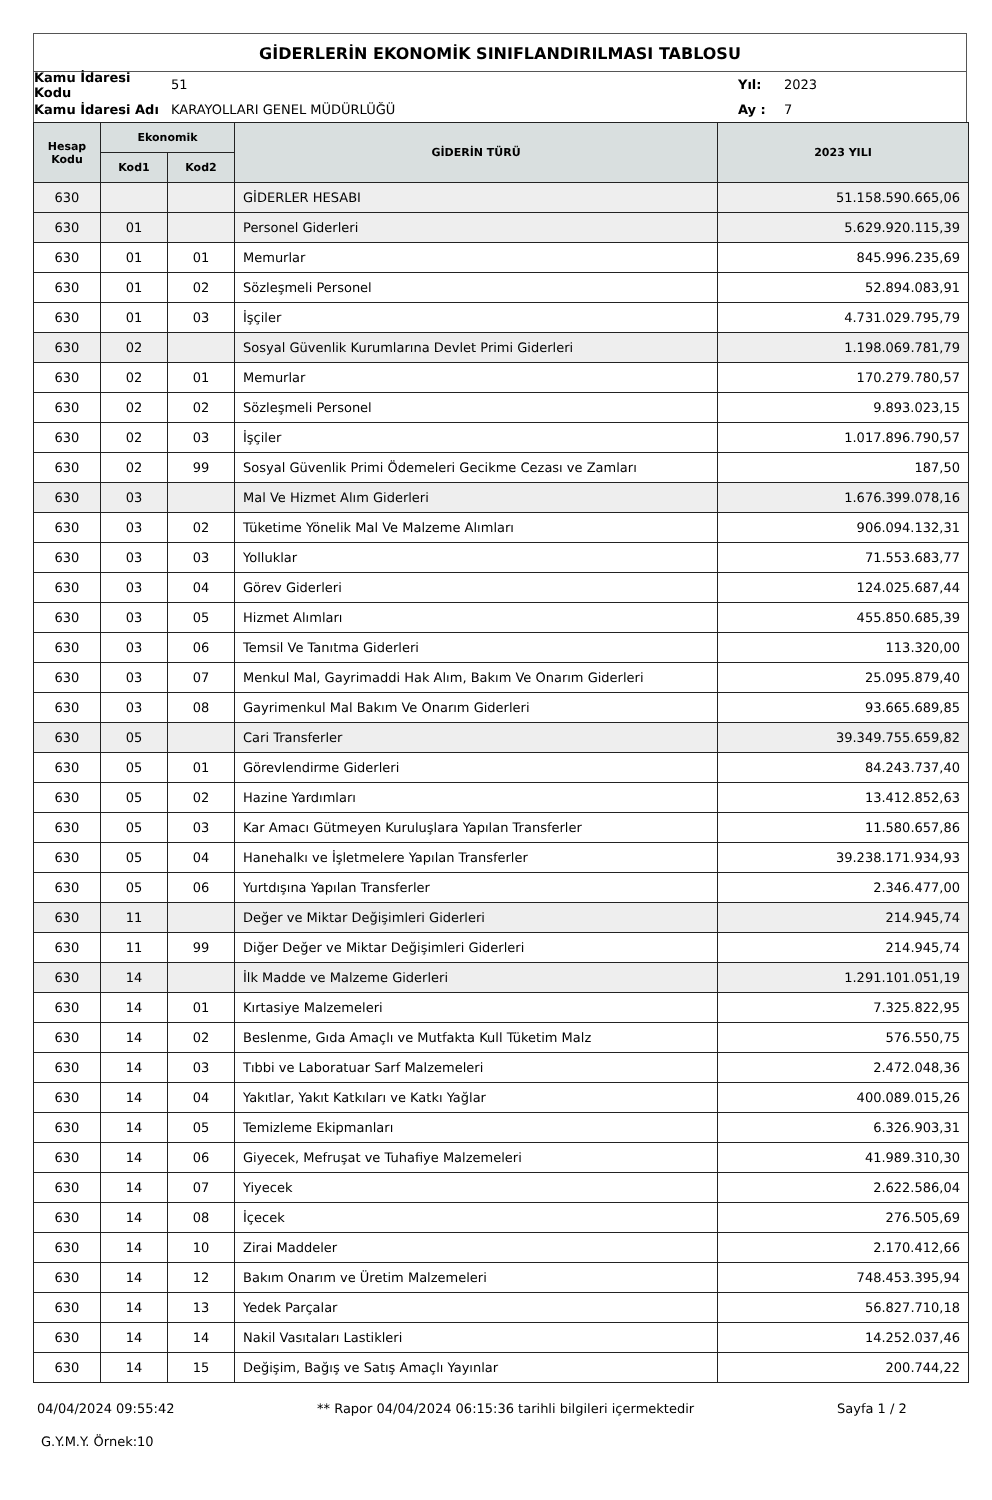GİDERLERİN EKONOMİK SINIFLANDIRILMASI TABLOSU
Kamu İdaresi Kodu 51 Yıl: 2023
Kamu İdaresi Adı KARAYOLLARI GENEL MÜDÜRLÜĞÜ Ay : 7
| Hesap Kodu | Ekonomik | | GİDERİN TÜRÜ | 2023 YILI |
| --- | --- | --- | --- | --- |
| | Kod1 | Kod2 | | |
| 630 | | | GİDERLER HESABI | 51.158.590.665,06 |
| 630 | 01 | | Personel Giderleri | 5.629.920.115,39 |
| 630 | 01 | 01 | Memurlar | 845.996.235,69 |
| 630 | 01 | 02 | Sözleşmeli Personel | 52.894.083,91 |
| 630 | 01 | 03 | İşçiler | 4.731.029.795,79 |
| 630 | 02 | | Sosyal Güvenlik Kurumlarına Devlet Primi Giderleri | 1.198.069.781,79 |
| 630 | 02 | 01 | Memurlar | 170.279.780,57 |
| 630 | 02 | 02 | Sözleşmeli Personel | 9.893.023,15 |
| 630 | 02 | 03 | İşçiler | 1.017.896.790,57 |
| 630 | 02 | 99 | Sosyal Güvenlik Primi Ödemeleri Gecikme Cezası ve Zamları | 187,50 |
| 630 | 03 | | Mal Ve Hizmet Alım Giderleri | 1.676.399.078,16 |
| 630 | 03 | 02 | Tüketime Yönelik Mal Ve Malzeme Alımları | 906.094.132,31 |
| 630 | 03 | 03 | Yolluklar | 71.553.683,77 |
| 630 | 03 | 04 | Görev Giderleri | 124.025.687,44 |
| 630 | 03 | 05 | Hizmet Alımları | 455.850.685,39 |
| 630 | 03 | 06 | Temsil Ve Tanıtma Giderleri | 113.320,00 |
| 630 | 03 | 07 | Menkul Mal, Gayrimaddi Hak Alım, Bakım Ve Onarım Giderleri | 25.095.879,40 |
| 630 | 03 | 08 | Gayrimenkul Mal Bakım Ve Onarım Giderleri | 93.665.689,85 |
| 630 | 05 | | Cari Transferler | 39.349.755.659,82 |
| 630 | 05 | 01 | Görevlendirme Giderleri | 84.243.737,40 |
| 630 | 05 | 02 | Hazine Yardımları | 13.412.852,63 |
| 630 | 05 | 03 | Kar Amacı Gütmeyen Kuruluşlara Yapılan Transferler | 11.580.657,86 |
| 630 | 05 | 04 | Hanehalkı ve İşletmelere Yapılan Transferler | 39.238.171.934,93 |
| 630 | 05 | 06 | Yurtdışına Yapılan Transferler | 2.346.477,00 |
| 630 | 11 | | Değer ve Miktar Değişimleri Giderleri | 214.945,74 |
| 630 | 11 | 99 | Diğer Değer ve Miktar Değişimleri Giderleri | 214.945,74 |
| 630 | 14 | | İlk Madde ve Malzeme Giderleri | 1.291.101.051,19 |
| 630 | 14 | 01 | Kırtasiye Malzemeleri | 7.325.822,95 |
| 630 | 14 | 02 | Beslenme, Gıda Amaçlı ve Mutfakta Kull Tüketim Malz | 576.550,75 |
| 630 | 14 | 03 | Tıbbi ve Laboratuar Sarf Malzemeleri | 2.472.048,36 |
| 630 | 14 | 04 | Yakıtlar, Yakıt Katkıları ve Katkı Yağlar | 400.089.015,26 |
| 630 | 14 | 05 | Temizleme Ekipmanları | 6.326.903,31 |
| 630 | 14 | 06 | Giyecek, Mefruşat ve Tuhafiye Malzemeleri | 41.989.310,30 |
| 630 | 14 | 07 | Yiyecek | 2.622.586,04 |
| 630 | 14 | 08 | İçecek | 276.505,69 |
| 630 | 14 | 10 | Zirai Maddeler | 2.170.412,66 |
| 630 | 14 | 12 | Bakım Onarım ve Üretim Malzemeleri | 748.453.395,94 |
| 630 | 14 | 13 | Yedek Parçalar | 56.827.710,18 |
| 630 | 14 | 14 | Nakil Vasıtaları Lastikleri | 14.252.037,46 |
| 630 | 14 | 15 | Değişim, Bağış ve Satış Amaçlı Yayınlar | 200.744,22 |
04/04/2024 09:55:42 ** Rapor 04/04/2024 06:15:36 tarihli bilgileri içermektedir Sayfa 1 / 2
G.Y.M.Y. Örnek:10